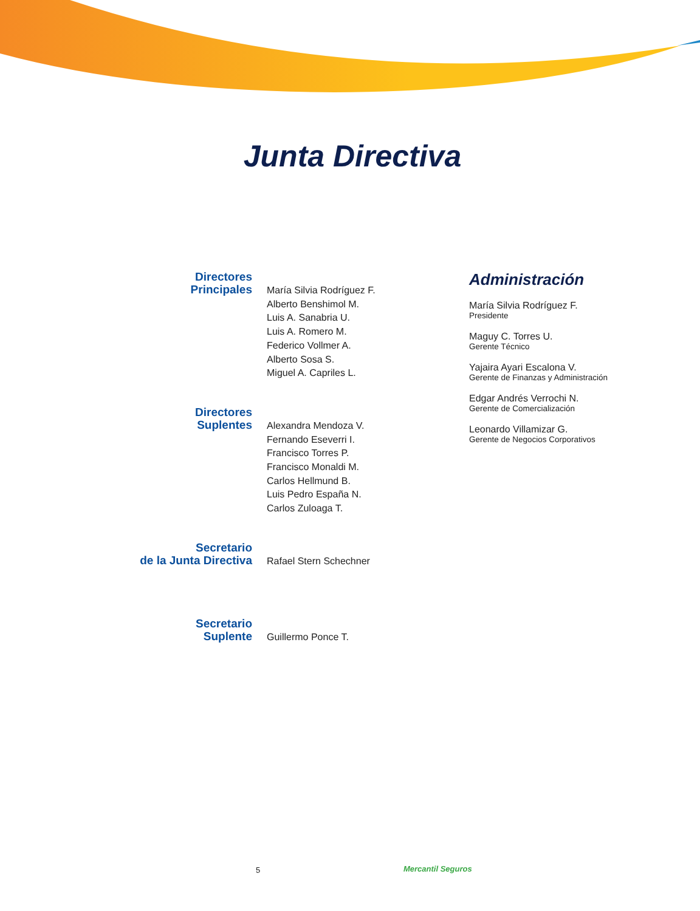Junta Directiva
Directores
Principales
María Silvia Rodríguez F.
Alberto Benshimol M.
Luis A. Sanabria U.
Luis A. Romero M.
Federico Vollmer A.
Alberto Sosa S.
Miguel A. Capriles L.
Directores
Suplentes
Alexandra Mendoza V.
Fernando Eseverri I.
Francisco Torres P.
Francisco Monaldi M.
Carlos Hellmund B.
Luis Pedro España N.
Carlos Zuloaga T.
Secretario
de la Junta Directiva
Rafael Stern Schechner
Secretario
Suplente
Guillermo Ponce T.
Administración
María Silvia Rodríguez F.
Presidente
Maguy C. Torres U.
Gerente Técnico
Yajaira Ayari Escalona V.
Gerente de Finanzas y Administración
Edgar Andrés Verrochi N.
Gerente de Comercialización
Leonardo Villamizar G.
Gerente de Negocios Corporativos
5 Mercantil Seguros